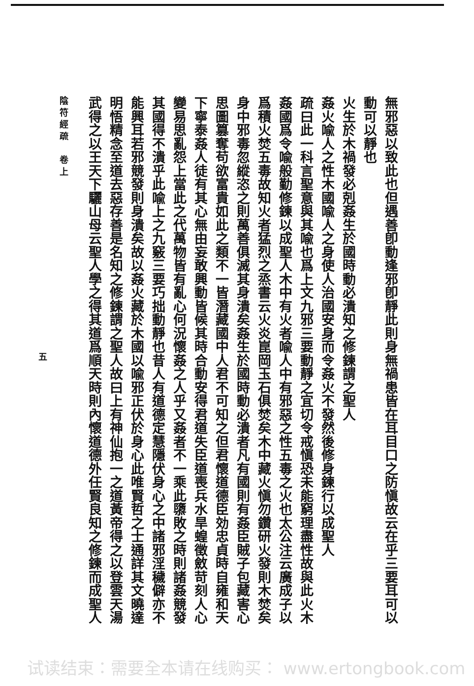無邪惡以致此也但遇善卽動逢邪卽靜此則身無禍患皆在耳目口之防愼故云在乎三要耳可以
動可以靜也
火生於木禍發必剋姦生於國時動必潰知之修鍊謂之聖人
姦火喩人之性木國喩人之身使人治國安身而令姦火不發然後修身鍊行以成聖人
疏曰此一科言聖意與其喩也爲上文九邪三要動靜之宜切令戒愼恐未能窮理盡性故與此火木
姦國爲令喩般勤修鍊以成聖人木中有火者喩人中有邪惡之性五毒之火也太公注云廣成子以
爲積火焚五毒故知火者猛烈之烝書云火炎崑岡玉石俱焚矣木中藏火愼勿鑽研火發則木焚矣
身中邪毒忽縱恣之則萬善俱滅其身潰矣姦生於國時動必潰者凡有國則有姦臣賊子包藏害心
思圖篡奪苟欲富貴如此之類不一皆潛藏國中人君不可知之但君懷道德臣効忠貞時自雍和天
下寧泰姦人徒有其心無由妄敢興動皆候其時合動安得君道失臣道喪兵水旱蝗徵斂苛刻人心
變易思亂怨上當此之代萬物皆有亂心何況懷姦之人乎又姦者不一乘此隳敗之時則諸姦競發
其國得不潰乎此喩上之九竅三要巧拙動靜也昔人有道德定慧隱伏身心之中諸邪淫穢僻亦不
能興耳若邪競發則身潰矣故以姦火藏於木國以喩邪正伏於身心此唯賢哲之士通詳其文曉達
明悟精念至道去惡存善是名知之修鍊謂之聖人故曰上有神仙抱一之道黃帝得之以登雲天湯
武得之以王天下驪山母云聖人學之得其道爲順天時則內懷道德外任賢良知之修鍊而成聖人
陰符經疏　卷上
五
试读结束：需要全本请在线购买： www.ertongbook.com